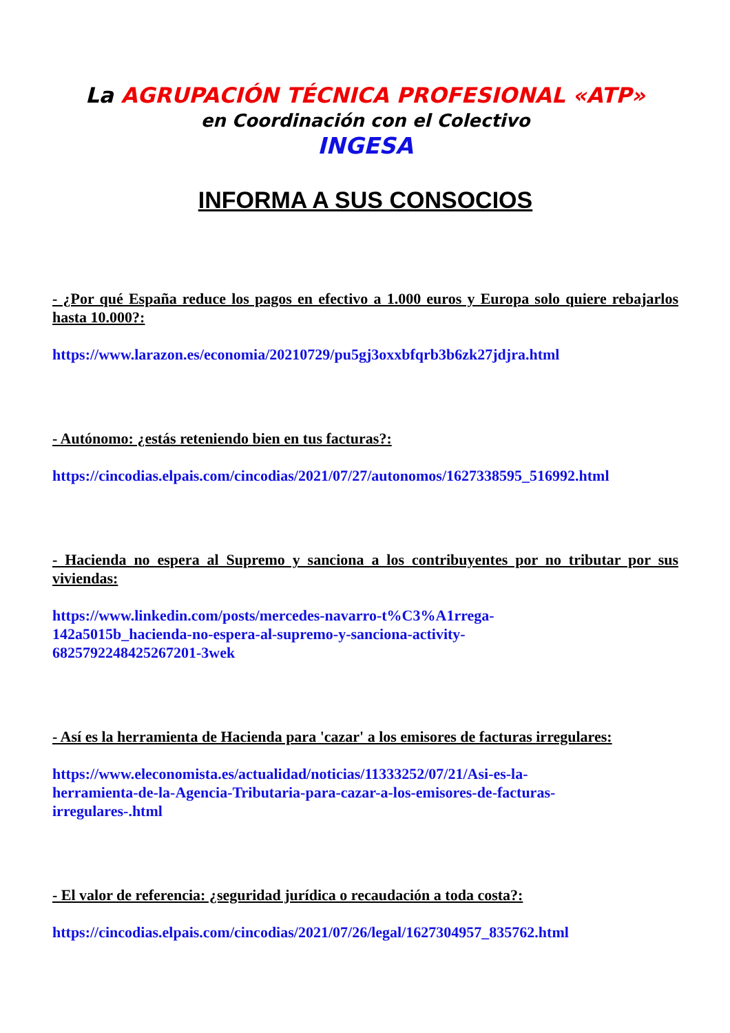La AGRUPACIÓN TÉCNICA PROFESIONAL «ATP»
en Coordinación con el Colectivo
INGESA
INFORMA A SUS CONSOCIOS
- ¿Por qué España reduce los pagos en efectivo a 1.000 euros y Europa solo quiere rebajarlos hasta 10.000?:
https://www.larazon.es/economia/20210729/pu5gj3oxxbfqrb3b6zk27jdjra.html
- Autónomo: ¿estás reteniendo bien en tus facturas?:
https://cincodias.elpais.com/cincodias/2021/07/27/autonomos/1627338595_516992.html
- Hacienda no espera al Supremo y sanciona a los contribuyentes por no tributar por sus viviendas:
https://www.linkedin.com/posts/mercedes-navarro-t%C3%A1rrega-
142a5015b_hacienda-no-espera-al-supremo-y-sanciona-activity-
6825792248425267201-3wek
- Así es la herramienta de Hacienda para 'cazar' a los emisores de facturas irregulares:
https://www.eleconomista.es/actualidad/noticias/11333252/07/21/Asi-es-la-
herramienta-de-la-Agencia-Tributaria-para-cazar-a-los-emisores-de-facturas-
irregulares-.html
- El valor de referencia: ¿seguridad jurídica o recaudación a toda costa?:
https://cincodias.elpais.com/cincodias/2021/07/26/legal/1627304957_835762.html